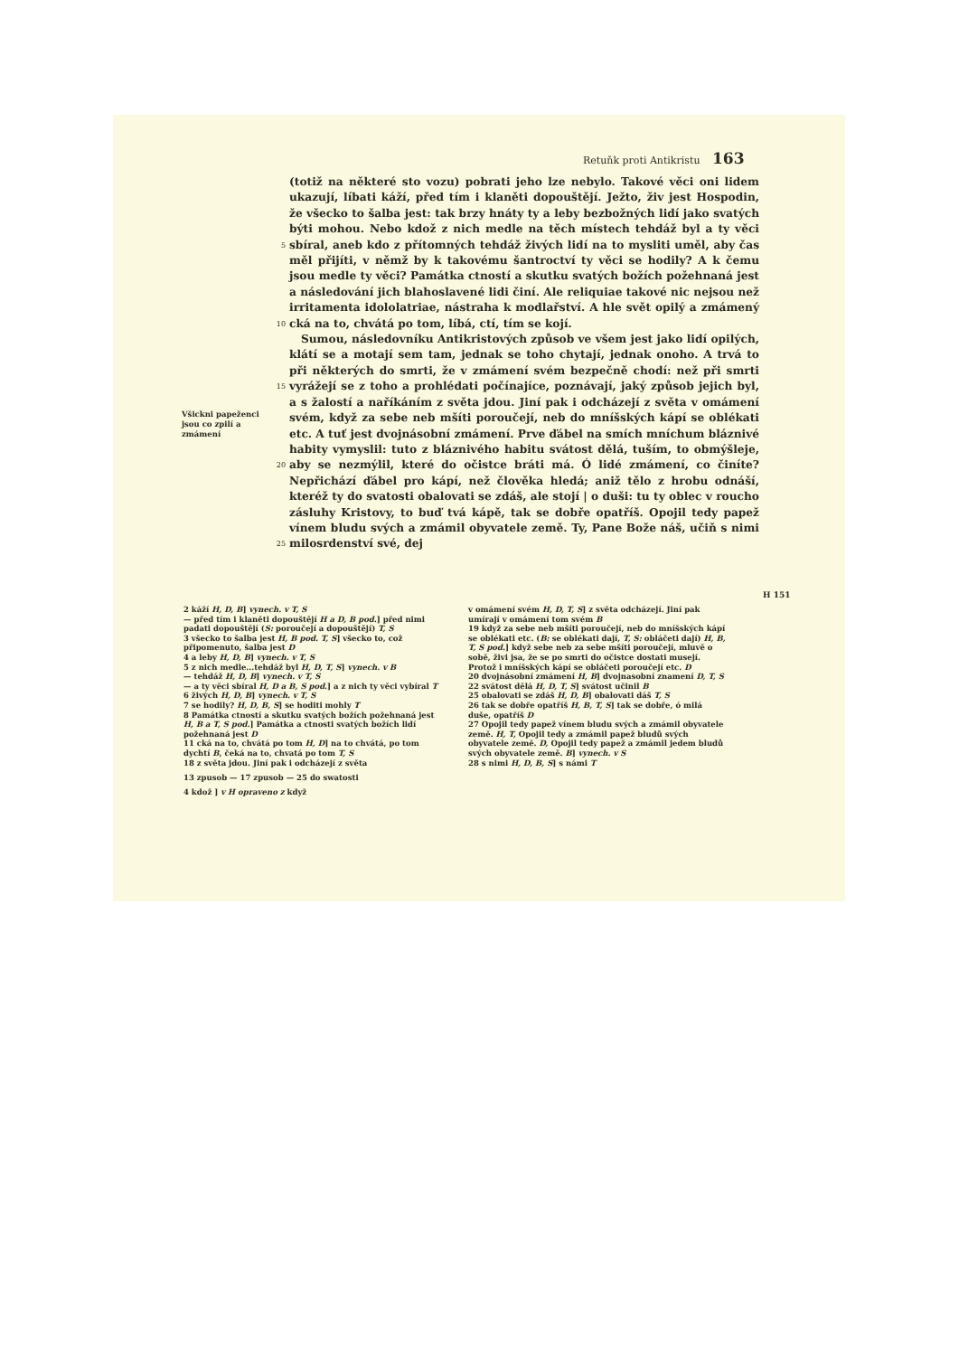Retuňk proti Antikristu 163
Všickni papeženci jsou co zpilí a zmámení
5
10
15
20
25
(totiž na některé sto vozu) pobrati jeho lze nebylo. Takové věci oni lidem ukazují, líbati káží, před tím i klaněti dopouštějí. Ježto, živ jest Hospodin, že všecko to šalba jest: tak brzy hnáty ty a leby bezbožných lidí jako svatých býti mohou. Nebo kdož z nich medle na těch místech tehdáž byl a ty věci sbíral, aneb kdo z přítomných tehdáž živých lidí na to mysliti uměl, aby čas měl přijíti, v němž by k takovému šantroctví ty věci se hodily? A k čemu jsou medle ty věci? Památka ctností a skutku svatých božích požehnaná jest a následování jich blahoslavené lidi činí. Ale reliquiae takové nic nejsou než irritamenta idololatriae, nástraha k modlařství. A hle svět opilý a zmámený cká na to, chvátá po tom, líbá, ctí, tím se kojí.
Sumou, následovníku Antikristových způsob ve všem jest jako lidí opilých, klátí se a motají sem tam, jednak se toho chytají, jednak onoho. A trvá to při některých do smrti, že v zmámení svém bezpečně chodí: než při smrti vyrážejí se z toho a prohlédati počínajíce, poznávají, jaký způsob jejich byl, a s žalostí a naříkáním z světa jdou. Jiní pak i odcházejí z světa v omámení svém, když za sebe neb mšíti poroučejí, neb do mníšských kápí se oblékati etc. A tuť jest dvojnásobní zmámení. Prve ďábel na smích mníchum bláznivé habity vymyslil: tuto z bláznivého habitu svátost dělá, tuším, to obmýšleje, aby se nezmýlil, které do očistce bráti má. Ó lidé zmámení, co činíte? Nepřichází ďábel pro kápí, než člověka hledá; aniž tělo z hrobu odnáší, kteréž ty do svatosti obalovati se zdáš, ale stojí | o duši: tu ty oblec v roucho zásluhy Kristovy, to buď tvá kápě, tak se dobře opatříš. Opojil tedy papež vínem bludu svých a zmámil obyvatele země. Ty, Pane Bože náš, učiň s nimi milosrdenství své, dej
H 151
2 káží H, D, B] vynech. v T, S
— před tím i klaněti dopouštějí H a D, B pod.] před nimi padati dopouštějí (S: poroučejí a dopouštějí) T, S
3 všecko to šalba jest H, B pod. T, S] všecko to, což připomenuto, šalba jest D
4 a leby H, D, B] vynech. v T, S
5 z nich medle...tehdáž byl H, D, T, S] vynech. v B
— tehdáž H, D, B] vynech. v T, S
— a ty věci sbíral H, D a B, S pod.] a z nich ty věci vybíral T
6 živých H, D, B] vynech. v T, S
7 se hodily? H, D, B, S] se hoditi mohly T
8 Památka ctností a skutku svatých božích požehnaná jest H, B a T, S pod.] Památka a ctnosti svatých božích lidí požehnaná jest D
11 cká na to, chvátá po tom H, D] na to chvátá, po tom dychtí B, čeká na to, chvatá po tom T, S
18 z světa jdou. Jiní pak i odcházejí z světa
v omámení svém H, D, T, S] z světa odcházejí. Jiní pak umírají v omámení tom svém B
19 když za sebe neb mšíti poroučejí, neb do mníšských kápí se oblékati etc. (B: se oblékati dají, T, S: obláčeti dají) H, B, T, S pod.] když sebe neb za sebe mšíti poroučejí, mluvě o sobě, živi jsa, že se po smrti do očistce dostati musejí. Protož i mníšských kápí se obláčeti poroučejí etc. D
20 dvojnásobní zmámení H, B] dvojnasobní znamení D, T, S
22 svátost dělá H, D, T, S] svátost učinil B
25 obalovati se zdáš H, D, B] obalovati dáš T, S
26 tak se dobře opatříš H, B, T, S] tak se dobře, ó milá duše, opatříš D
27 Opojil tedy papež vínem bludu svých a zmámil obyvatele země. H, T, Opojil tedy a zmámil papež bludů svých obyvatele země. D, Opojil tedy papež a zmámil jedem bludů svých obyvatele země. B] vynech. v S
28 s nimi H, D, B, S] s námi T
13 zpusob — 17 zpusob — 25 do swatosti
4 kdož ] v H opraveno z když